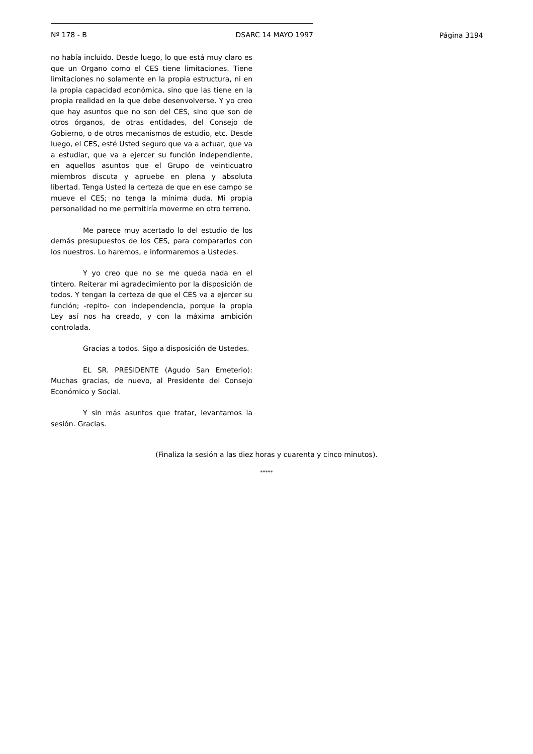Nº 178 - B DSARC 14 MAYO 1997
Página 3194
no había incluido. Desde luego, lo que está muy claro es que un Organo como el CES tiene limitaciones. Tiene limitaciones no solamente en la propia estructura, ni en la propia capacidad económica, sino que las tiene en la propia realidad en la que debe desenvolverse. Y yo creo que hay asuntos que no son del CES, sino que son de otros órganos, de otras entidades, del Consejo de Gobierno, o de otros mecanismos de estudio, etc. Desde luego, el CES, esté Usted seguro que va a actuar, que va a estudiar, que va a ejercer su función independiente, en aquellos asuntos que el Grupo de veinticuatro miembros discuta y apruebe en plena y absoluta libertad. Tenga Usted la certeza de que en ese campo se mueve el CES; no tenga la mínima duda. Mi propia personalidad no me permitiría moverme en otro terreno.
Me parece muy acertado lo del estudio de los demás presupuestos de los CES, para compararlos con los nuestros. Lo haremos, e informaremos a Ustedes.
Y yo creo que no se me queda nada en el tintero. Reiterar mi agradecimiento por la disposición de todos. Y tengan la certeza de que el CES va a ejercer su función; -repito- con independencia, porque la propia Ley así nos ha creado, y con la máxima ambición controlada.
Gracias a todos. Sigo a disposición de Ustedes.
EL SR. PRESIDENTE (Agudo San Emeterio): Muchas gracias, de nuevo, al Presidente del Consejo Económico y Social.
Y sin más asuntos que tratar, levantamos la sesión. Gracias.
(Finaliza la sesión a las diez horas y cuarenta y cinco minutos).
*****